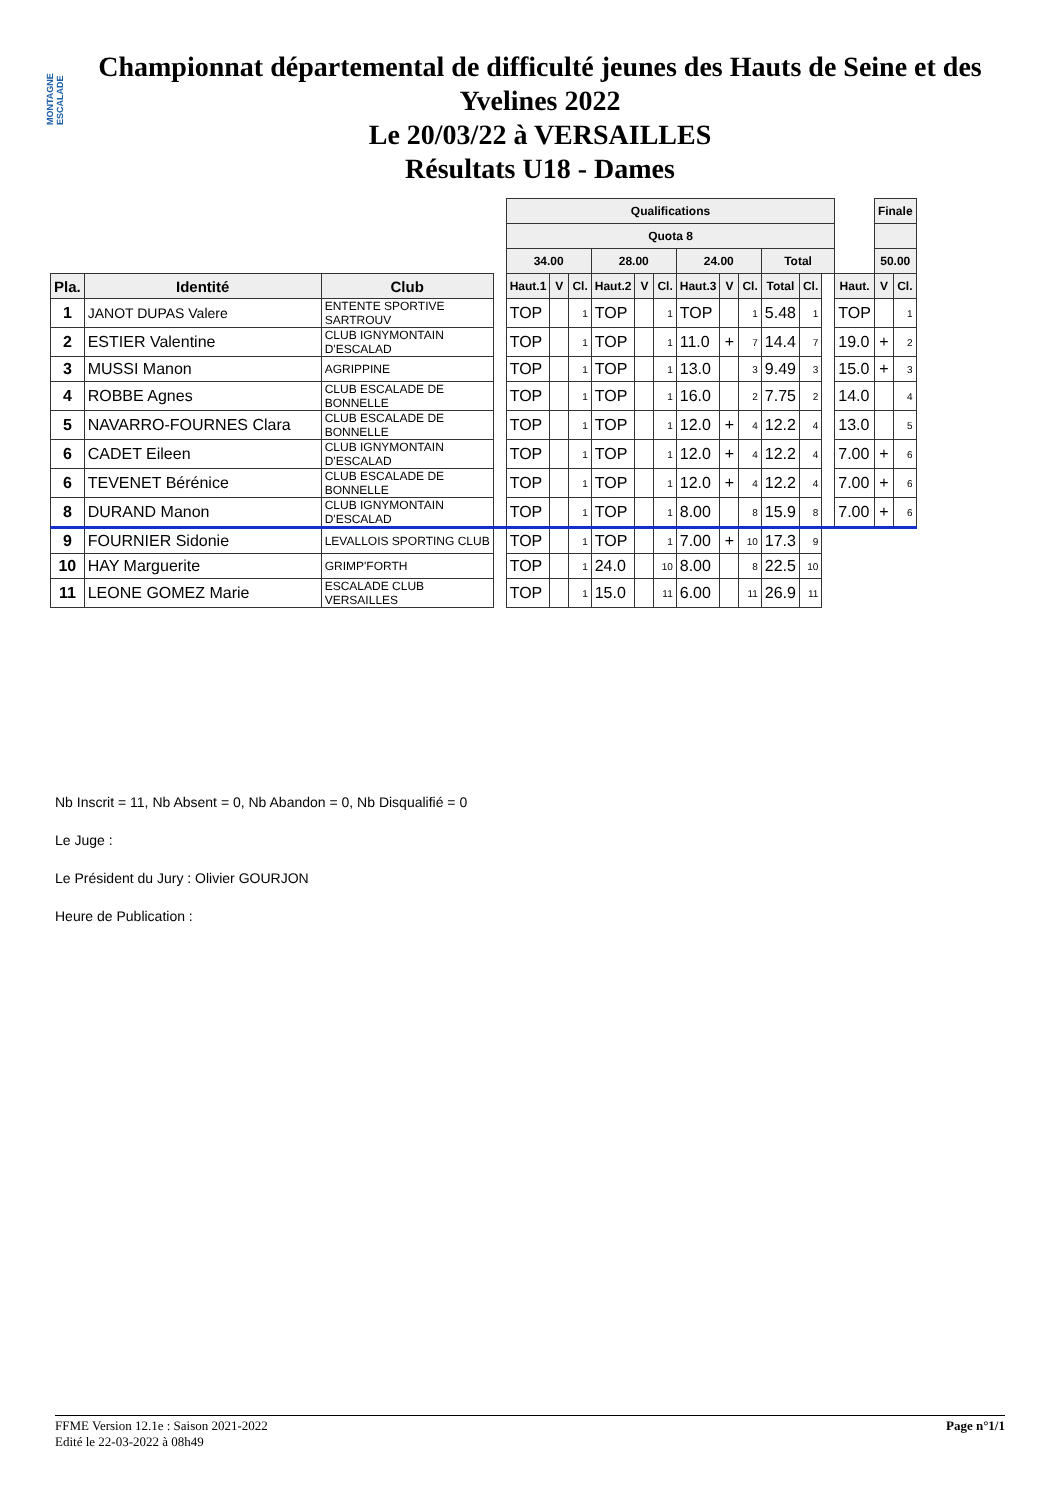MONTAGNE ESCALADE
Championnat départemental de difficulté jeunes des Hauts de Seine et des Yvelines 2022
Le 20/03/22 à VERSAILLES
Résultats U18 - Dames
| | | | | Qualifications | | | | | | | | | | | | | Finale | |
| | | | | Quota 8 | | | | | | | | | | | | | | |
| | | | | 34.00 | | | 28.00 | | | 24.00 | | | Total | | | | 50.00 | |
| Pla. | Identité | Club | | Haut.1 | V | Cl. | Haut.2 | V | Cl. | Haut.3 | V | Cl. | Total | Cl. | | Haut. | V | Cl. |
| 1 | JANOT DUPAS Valere | ENTENTE SPORTIVE SARTROUV | | TOP | | 1 | TOP | | 1 | TOP | | 1 | 5.48 | 1 | | TOP | | 1 |
| 2 | ESTIER Valentine | CLUB IGNYMONTAIN D'ESCALAD | | TOP | | 1 | TOP | | 1 | 11.0 | + | 7 | 14.4 | 7 | | 19.0 | + | 2 |
| 3 | MUSSI Manon | AGRIPPINE | | TOP | | 1 | TOP | | 1 | 13.0 | | 3 | 9.49 | 3 | | 15.0 | + | 3 |
| 4 | ROBBE Agnes | CLUB ESCALADE DE BONNELLE | | TOP | | 1 | TOP | | 1 | 16.0 | | 2 | 7.75 | 2 | | 14.0 | | 4 |
| 5 | NAVARRO-FOURNES Clara | CLUB ESCALADE DE BONNELLE | | TOP | | 1 | TOP | | 1 | 12.0 | + | 4 | 12.2 | 4 | | 13.0 | | 5 |
| 6 | CADET Eileen | CLUB IGNYMONTAIN D'ESCALAD | | TOP | | 1 | TOP | | 1 | 12.0 | + | 4 | 12.2 | 4 | | 7.00 | + | 6 |
| 6 | TEVENET Bérénice | CLUB ESCALADE DE BONNELLE | | TOP | | 1 | TOP | | 1 | 12.0 | + | 4 | 12.2 | 4 | | 7.00 | + | 6 |
| 8 | DURAND Manon | CLUB IGNYMONTAIN D'ESCALAD | | TOP | | 1 | TOP | | 1 | 8.00 | | 8 | 15.9 | 8 | | 7.00 | + | 6 |
| 9 | FOURNIER Sidonie | LEVALLOIS SPORTING CLUB | | TOP | | 1 | TOP | | 1 | 7.00 | + | 10 | 17.3 | 9 | | | | |
| 10 | HAY Marguerite | GRIMP'FORTH | | TOP | | 1 | 24.0 | | 10 | 8.00 | | 8 | 22.5 | 10 | | | | |
| 11 | LEONE GOMEZ Marie | ESCALADE CLUB VERSAILLES | | TOP | | 1 | 15.0 | | 11 | 6.00 | | 11 | 26.9 | 11 | | | | |
Nb Inscrit = 11, Nb Absent = 0, Nb Abandon = 0, Nb Disqualifié = 0
Le Juge :
Le Président du Jury : Olivier GOURJON
Heure de Publication :
FFME Version 12.1e : Saison 2021-2022
Edité le 22-03-2022 à 08h49
Page n°1/1